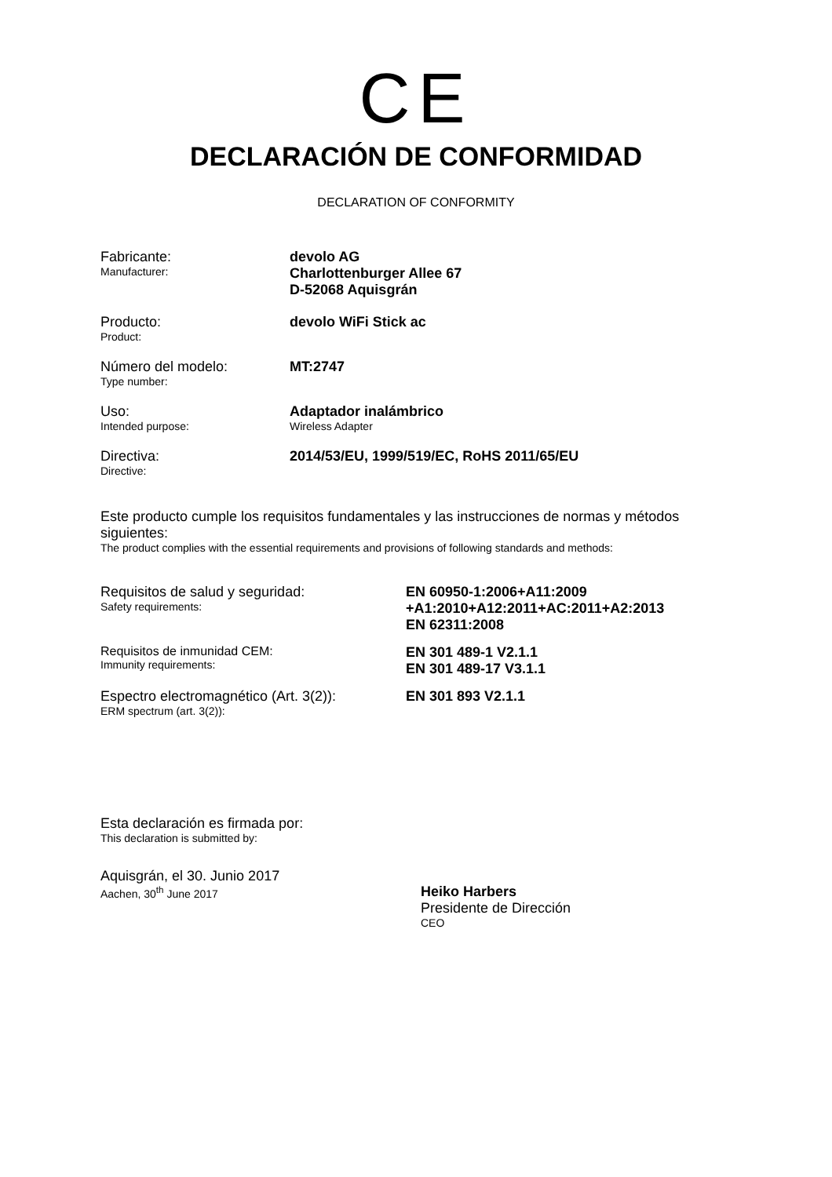CE
DECLARACIÓN DE CONFORMIDAD
DECLARATION OF CONFORMITY
Fabricante:
Manufacturer:
devolo AG
Charlottenburger Allee 67
D-52068 Aquisgrán
Producto:
Product:
devolo WiFi Stick ac
Número del modelo:
Type number:
MT:2747
Uso:
Intended purpose:
Adaptador inalámbrico
Wireless Adapter
Directiva:
Directive:
2014/53/EU, 1999/519/EC, RoHS 2011/65/EU
Este producto cumple los requisitos fundamentales y las instrucciones de normas y métodos siguientes:
The product complies with the essential requirements and provisions of following standards and methods:
Requisitos de salud y seguridad:
Safety requirements:
EN 60950-1:2006+A11:2009
+A1:2010+A12:2011+AC:2011+A2:2013
EN 62311:2008
Requisitos de inmunidad CEM:
Immunity requirements:
EN 301 489-1 V2.1.1
EN 301 489-17 V3.1.1
Espectro electromagnético (Art. 3(2)):
ERM spectrum (art. 3(2)):
EN 301 893 V2.1.1
Esta declaración es firmada por:
This declaration is submitted by:
Aquisgrán, el 30. Junio 2017
Aachen, 30<sup>th</sup> June 2017
Heiko Harbers
Presidente de Dirección
CEO